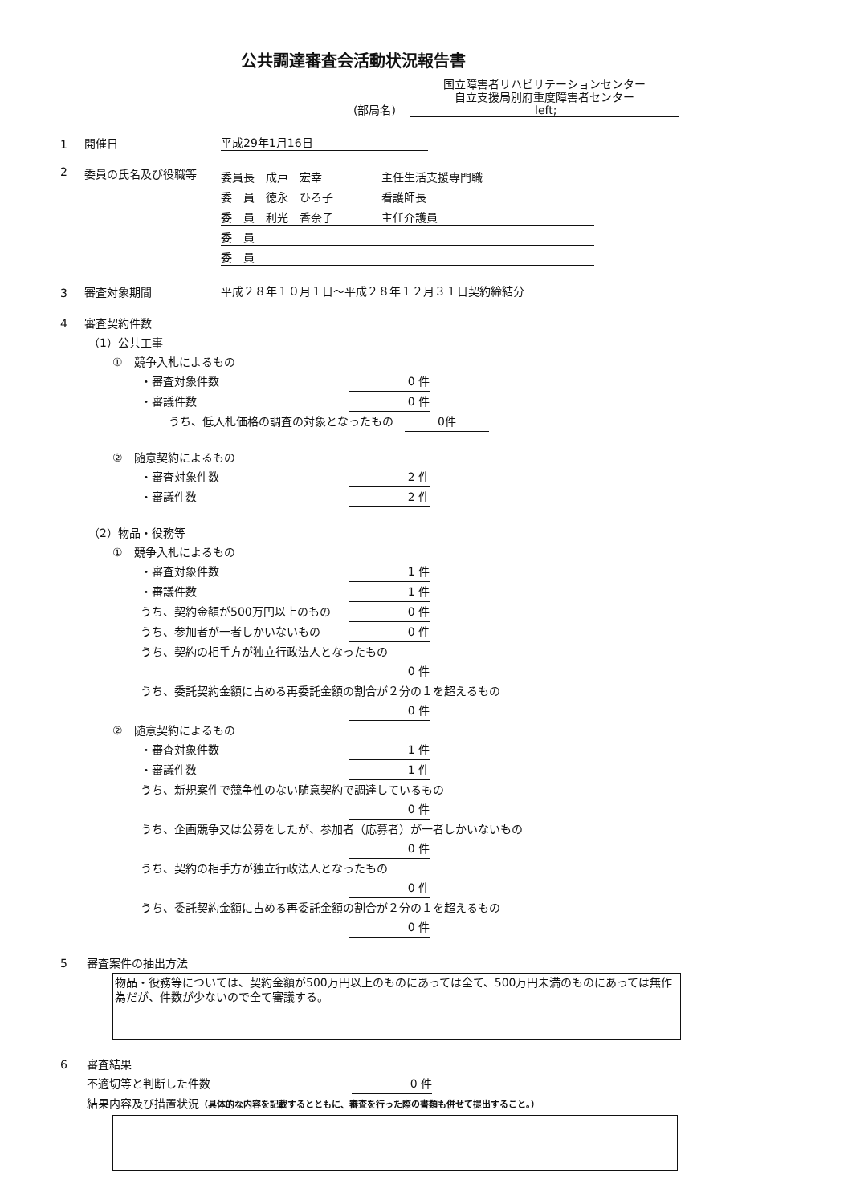公共調達審査会活動状況報告書
(部局名)
国立障害者リハビリテーションセンター
自立支援局別府重度障害者センター
left;
1 開催日 平成29年1月16日
2 委員の氏名及び役職等
委員長　成戸　宏幸 主任生活支援専門職
委　員　徳永　ひろ子 看護師長
委　員　利光　香奈子 主任介護員
委　員
委　員
3 審査対象期間 平成２８年１０月１日～平成２８年１２月３１日契約締結分
4 審査契約件数
（1）公共工事
①　競争入札によるもの
・審査対象件数 0 件
・審議件数 0 件
うち、低入札価格の調査の対象となったもの　0件
②　随意契約によるもの
・審査対象件数 2 件
・審議件数 2 件
（2）物品・役務等
①　競争入札によるもの
・審査対象件数 1 件
・審議件数 1 件
うち、契約金額が500万円以上のもの 0 件
うち、参加者が一者しかいないもの 0 件
うち、契約の相手方が独立行政法人となったもの
0 件
うち、委託契約金額に占める再委託金額の割合が２分の１を超えるもの
0 件
②　随意契約によるもの
・審査対象件数 1 件
・審議件数 1 件
うち、新規案件で競争性のない随意契約で調達しているもの
0 件
うち、企画競争又は公募をしたが、参加者（応募者）が一者しかいないもの
0 件
うち、契約の相手方が独立行政法人となったもの
0 件
うち、委託契約金額に占める再委託金額の割合が２分の１を超えるもの
0 件
5 審査案件の抽出方法
物品・役務等については、契約金額が500万円以上のものにあっては全て、500万円未満のものにあっては無作為だが、件数が少ないので全て審議する。
6 審査結果
不適切等と判断した件数 0 件
結果内容及び措置状況（具体的な内容を記載するとともに、審査を行った際の書類も併せて提出すること。）